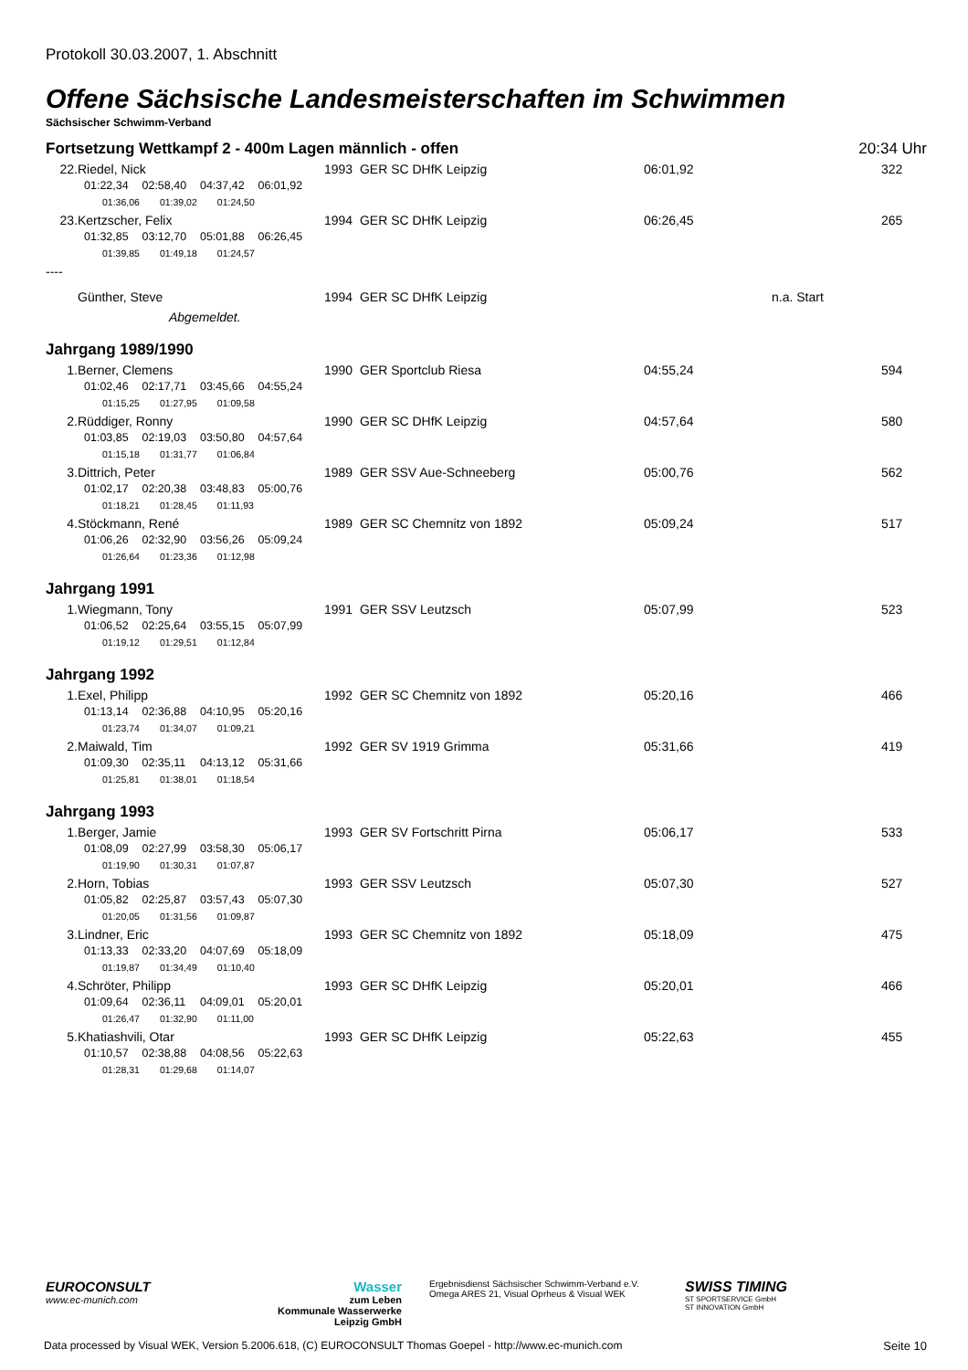Protokoll 30.03.2007, 1. Abschnitt
Offene Sächsische Landesmeisterschaften im Schwimmen
Sächsischer Schwimm-Verband
Fortsetzung Wettkampf 2 - 400m Lagen männlich - offen 20:34 Uhr
| 22. | Riedel, Nick | 1993 GER SC DHfK Leipzig | 06:01,92 | | 322 |
| 01:22,34 02:58,40 04:37,42 06:01,92 | | | | | |
| 01:36,06 01:39,02 01:24,50 | | | | | |
| 23. | Kertzscher, Felix | 1994 GER SC DHfK Leipzig | 06:26,45 | | 265 |
| 01:32,85 03:12,70 05:01,88 06:26,45 | | | | | |
| 01:39,85 01:49,18 01:24,57 | | | | | |
| ---- | | | | | |
| | Günther, Steve | 1994 GER SC DHfK Leipzig | | n.a. Start | |
| | Abgemeldet. | | | | |
| Jahrgang 1989/1990 | | | | | |
| 1. | Berner, Clemens | 1990 GER Sportclub Riesa | 04:55,24 | | 594 |
| 01:02,46 02:17,71 03:45,66 04:55,24 | | | | | |
| 01:15,25 01:27,95 01:09,58 | | | | | |
| 2. | Rüddiger, Ronny | 1990 GER SC DHfK Leipzig | 04:57,64 | | 580 |
| 01:03,85 02:19,03 03:50,80 04:57,64 | | | | | |
| 01:15,18 01:31,77 01:06,84 | | | | | |
| 3. | Dittrich, Peter | 1989 GER SSV Aue-Schneeberg | 05:00,76 | | 562 |
| 01:02,17 02:20,38 03:48,83 05:00,76 | | | | | |
| 01:18,21 01:28,45 01:11,93 | | | | | |
| 4. | Stöckmann, René | 1989 GER SC Chemnitz von 1892 | 05:09,24 | | 517 |
| 01:06,26 02:32,90 03:56,26 05:09,24 | | | | | |
| 01:26,64 01:23,36 01:12,98 | | | | | |
| Jahrgang 1991 | | | | | |
| 1. | Wiegmann, Tony | 1991 GER SSV Leutzsch | 05:07,99 | | 523 |
| 01:06,52 02:25,64 03:55,15 05:07,99 | | | | | |
| 01:19,12 01:29,51 01:12,84 | | | | | |
| Jahrgang 1992 | | | | | |
| 1. | Exel, Philipp | 1992 GER SC Chemnitz von 1892 | 05:20,16 | | 466 |
| 01:13,14 02:36,88 04:10,95 05:20,16 | | | | | |
| 01:23,74 01:34,07 01:09,21 | | | | | |
| 2. | Maiwald, Tim | 1992 GER SV 1919 Grimma | 05:31,66 | | 419 |
| 01:09,30 02:35,11 04:13,12 05:31,66 | | | | | |
| 01:25,81 01:38,01 01:18,54 | | | | | |
| Jahrgang 1993 | | | | | |
| 1. | Berger, Jamie | 1993 GER SV Fortschritt Pirna | 05:06,17 | | 533 |
| 01:08,09 02:27,99 03:58,30 05:06,17 | | | | | |
| 01:19,90 01:30,31 01:07,87 | | | | | |
| 2. | Horn, Tobias | 1993 GER SSV Leutzsch | 05:07,30 | | 527 |
| 01:05,82 02:25,87 03:57,43 05:07,30 | | | | | |
| 01:20,05 01:31,56 01:09,87 | | | | | |
| 3. | Lindner, Eric | 1993 GER SC Chemnitz von 1892 | 05:18,09 | | 475 |
| 01:13,33 02:33,20 04:07,69 05:18,09 | | | | | |
| 01:19,87 01:34,49 01:10,40 | | | | | |
| 4. | Schröter, Philipp | 1993 GER SC DHfK Leipzig | 05:20,01 | | 466 |
| 01:09,64 02:36,11 04:09,01 05:20,01 | | | | | |
| 01:26,47 01:32,90 01:11,00 | | | | | |
| 5. | Khatiashvili, Otar | 1993 GER SC DHfK Leipzig | 05:22,63 | | 455 |
| 01:10,57 02:38,88 04:08,56 05:22,63 | | | | | |
| 01:28,31 01:29,68 01:14,07 | | | | | |
EUROCONSULT
www.ec-munich.com
Wasser
zum Leben
Kommunale Wasserwerke
Leipzig GmbH
Ergebnisdienst Sächsischer Schwimm-Verband e.V.
Omega ARES 21, Visual Oprheus & Visual WEK
SWISS TIMING
ST SPORTSERVICE GmbH
ST INNOVATION GmbH
Data processed by Visual WEK, Version 5.2006.618, (C) EUROCONSULT Thomas Goepel - http://www.ec-munich.com Seite 10